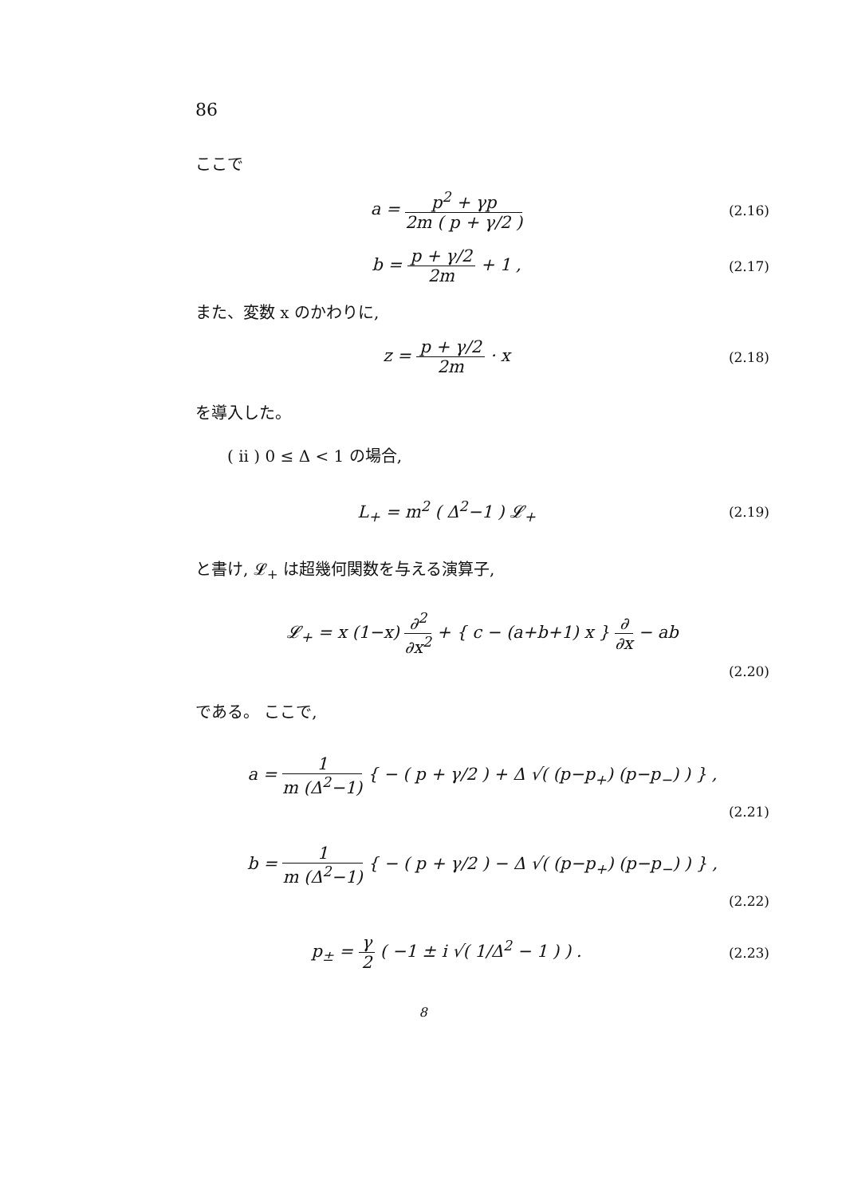86
ここで
a = p<sup>2</sup> + γp 2m ( p + γ/2 )
(2.16)
b = p + γ/2 2m + 1 ,
(2.17)
また、変数 x のかわりに,
z = p + γ/2 2m · x
(2.18)
を導入した。
( ii ) 0 ≤ Δ < 1 の場合,
L<sub>+</sub> = m<sup>2</sup> ( Δ<sup>2</sup>−1 ) 𝓛<sub>+</sub>
(2.19)
と書け, 𝓛<sub>+</sub> は超幾何関数を与える演算子,
𝓛<sub>+</sub> = x (1−x) ∂<sup>2</sup> ∂x<sup>2</sup> + { c − (a+b+1) x } ∂ ∂x − ab
(2.20)
である。 ここで,
a = 1 m (Δ<sup>2</sup>−1) { − ( p + γ/2 ) + Δ √( (p−p<sub>+</sub>) (p−p<sub>−</sub>) ) } ,
(2.21)
b = 1 m (Δ<sup>2</sup>−1) { − ( p + γ/2 ) − Δ √( (p−p<sub>+</sub>) (p−p<sub>−</sub>) ) } ,
(2.22)
p<sub>±</sub> = γ 2 ( −1 ± i √( 1/Δ<sup>2</sup> − 1 ) ) .
(2.23)
8